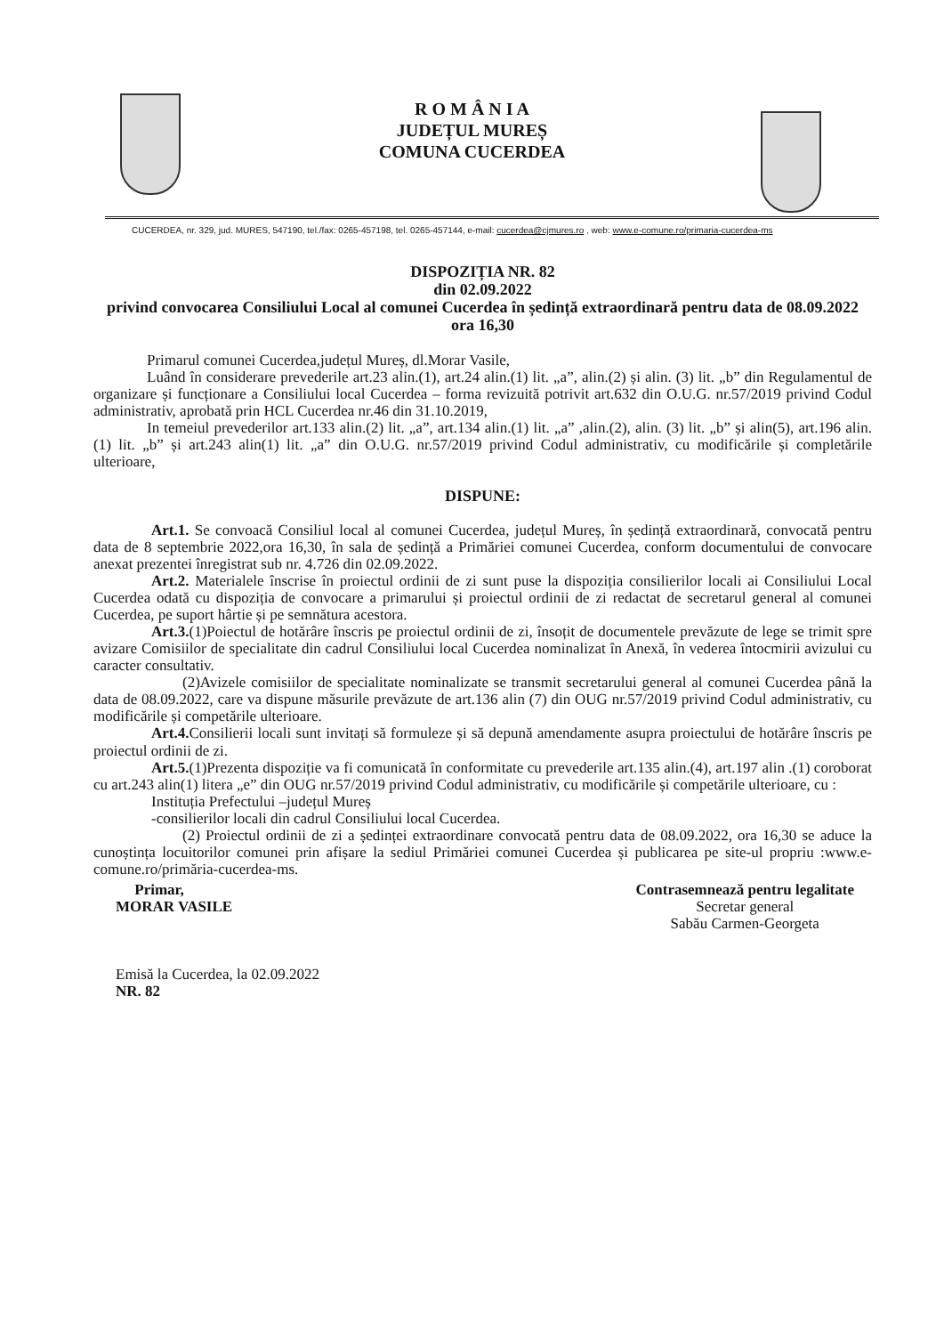R O M Â N I A
JUDEȚUL MUREȘ
COMUNA CUCERDEA
CUCERDEA, nr. 329, jud. MURES, 547190, tel./fax: 0265-457198, tel. 0265-457144, e-mail: cucerdea@cjmures.ro , web: www.e-comune.ro/primaria-cucerdea-ms
DISPOZIȚIA NR. 82
din 02.09.2022
privind convocarea Consiliului Local al comunei Cucerdea în ședință extraordinară pentru data de 08.09.2022 ora 16,30
Primarul comunei Cucerdea,județul Mureș, dl.Morar Vasile,
Luând în considerare prevederile art.23 alin.(1), art.24 alin.(1) lit. „a”, alin.(2) și alin. (3) lit. „b” din Regulamentul de organizare și funcționare a Consiliului local Cucerdea – forma revizuită potrivit art.632 din O.U.G. nr.57/2019 privind Codul administrativ, aprobată prin HCL Cucerdea nr.46 din 31.10.2019,
In temeiul prevederilor art.133 alin.(2) lit. „a”, art.134 alin.(1) lit. „a” ,alin.(2), alin. (3) lit. „b” și alin(5), art.196 alin.(1) lit. „b” și art.243 alin(1) lit. „a” din O.U.G. nr.57/2019 privind Codul administrativ, cu modificările și completările ulterioare,
DISPUNE:
Art.1. Se convoacă Consiliul local al comunei Cucerdea, județul Mureș, în ședință extraordinară, convocată pentru data de 8 septembrie 2022,ora 16,30, în sala de ședință a Primăriei comunei Cucerdea, conform documentului de convocare anexat prezentei înregistrat sub nr. 4.726 din 02.09.2022.
Art.2. Materialele înscrise în proiectul ordinii de zi sunt puse la dispoziția consilierilor locali ai Consiliului Local Cucerdea odată cu dispoziția de convocare a primarului și proiectul ordinii de zi redactat de secretarul general al comunei Cucerdea, pe suport hârtie și pe semnătura acestora.
Art.3.(1)Poiectul de hotărâre înscris pe proiectul ordinii de zi, însoțit de documentele prevăzute de lege se trimit spre avizare Comisiilor de specialitate din cadrul Consiliului local Cucerdea nominalizat în Anexă, în vederea întocmirii avizului cu caracter consultativ.
(2)Avizele comisiilor de specialitate nominalizate se transmit secretarului general al comunei Cucerdea până la data de 08.09.2022, care va dispune măsurile prevăzute de art.136 alin (7) din OUG nr.57/2019 privind Codul administrativ, cu modificările și competările ulterioare.
Art.4. Consilierii locali sunt invitați să formuleze și să depună amendamente asupra proiectului de hotărâre înscris pe proiectul ordinii de zi.
Art.5.(1)Prezenta dispoziție va fi comunicată în conformitate cu prevederile art.135 alin.(4), art.197 alin .(1) coroborat cu art.243 alin(1) litera „e” din OUG nr.57/2019 privind Codul administrativ, cu modificările și competările ulterioare, cu :
Instituția Prefectului –județul Mureș
-consilierilor locali din cadrul Consiliului local Cucerdea.
(2) Proiectul ordinii de zi a ședinței extraordinare convocată pentru data de 08.09.2022, ora 16,30 se aduce la cunoștința locuitorilor comunei prin afișare la sediul Primăriei comunei Cucerdea și publicarea pe site-ul propriu :www.e-comune.ro/primăria-cucerdea-ms.
Primar,
MORAR VASILE
Emisă la Cucerdea, la 02.09.2022
NR. 82
Contrasemnează pentru legalitate
Secretar general
Sabău Carmen-Georgeta